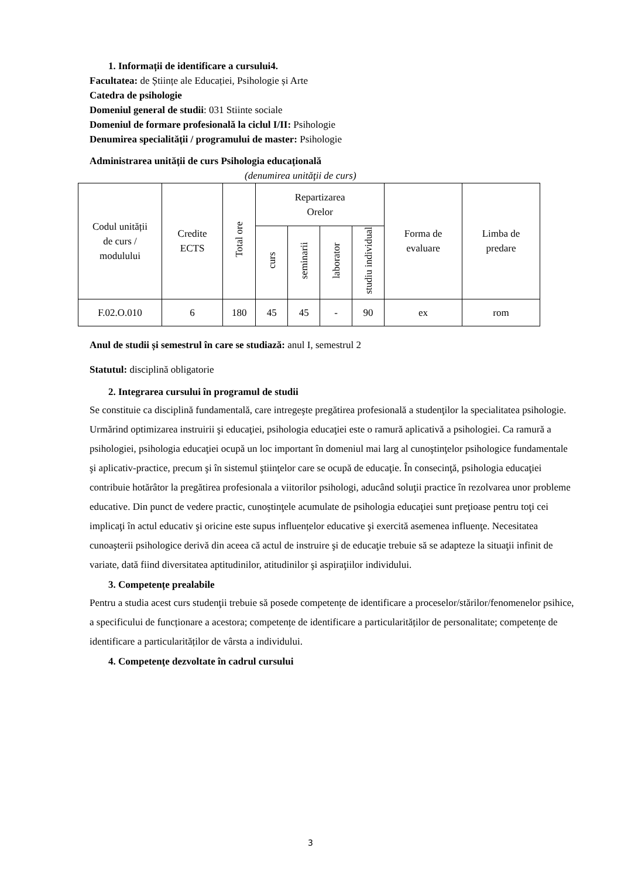1. Informații de identificare a cursului4.
Facultatea: de Științe ale Educației, Psihologie și Arte
Catedra de psihologie
Domeniul general de studii: 031 Stiinte sociale
Domeniul de formare profesională la ciclul I/II: Psihologie
Denumirea specialității / programului de master: Psihologie
Administrarea unității de curs Psihologia educațională
(denumirea unităţii de curs)
| Codul unității de curs / modulului | Credite ECTS | Total ore | Repartizarea Orelor | | | | Forma de evaluare | Limba de predare |
| | | | curs | seminarii | laborator | studiu individual | | |
| F.02.O.010 | 6 | 180 | 45 | 45 | - | 90 | ex | rom |
Anul de studii și semestrul în care se studiază: anul I, semestrul 2
Statutul: disciplină obligatorie
2. Integrarea cursului în programul de studii
Se constituie ca disciplină fundamentală, care intregeşte pregătirea profesională a studenţilor la specialitatea psihologie. Urmărind optimizarea instruirii şi educaţiei, psihologia educaţiei este o ramură aplicativă a psihologiei. Ca ramură a psihologiei, psihologia educaţiei ocupă un loc important în domeniul mai larg al cunoştinţelor psihologice fundamentale şi aplicativ-practice, precum şi în sistemul ştiinţelor care se ocupă de educaţie. În consecinţă, psihologia educaţiei contribuie hotărâtor la pregătirea profesionala a viitorilor psihologi, aducând soluţii practice în rezolvarea unor probleme educative. Din punct de vedere practic, cunoştinţele acumulate de psihologia educaţiei sunt preţioase pentru toţi cei implicaţi în actul educativ şi oricine este supus influențelor educative şi exercită asemenea influenţe. Necesitatea cunoaşterii psihologice derivă din aceea că actul de instruire şi de educaţie trebuie să se adapteze la situaţii infinit de variate, dată fiind diversitatea aptitudinilor, atitudinilor şi aspiraţiilor individului.
3. Competențe prealabile
Pentru a studia acest curs studenţii trebuie să posede competențe de identificare a proceselor/stărilor/fenomenelor psihice, a specificului de funcționare a acestora; competențe de identificare a particularităților de personalitate; competențe de identificare a particularităților de vârsta a individului.
4. Competenţe dezvoltate în cadrul cursului
3